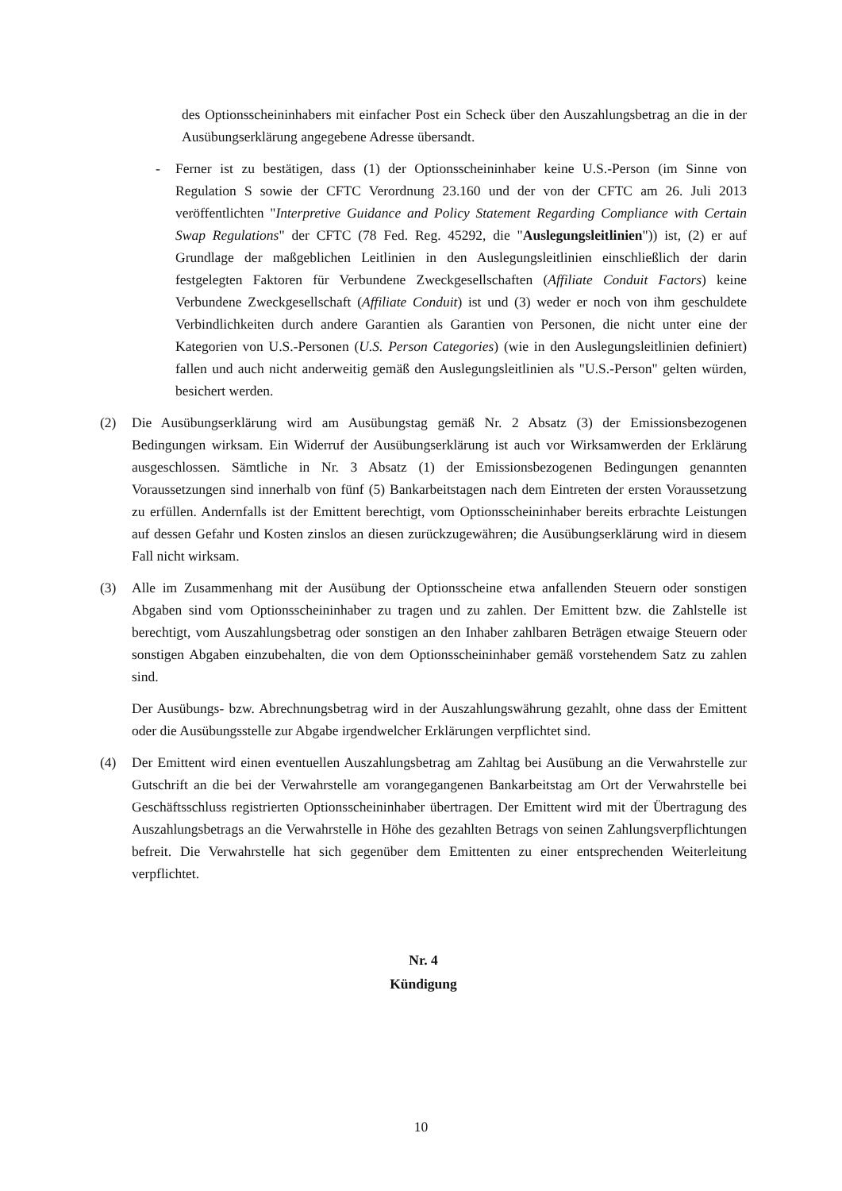des Optionsscheininhabers mit einfacher Post ein Scheck über den Auszahlungsbetrag an die in der Ausübungserklärung angegebene Adresse übersandt.
- Ferner ist zu bestätigen, dass (1) der Optionsscheininhaber keine U.S.-Person (im Sinne von Regulation S sowie der CFTC Verordnung 23.160 und der von der CFTC am 26. Juli 2013 veröffentlichten "Interpretive Guidance and Policy Statement Regarding Compliance with Certain Swap Regulations" der CFTC (78 Fed. Reg. 45292, die "Auslegungsleitlinien")) ist, (2) er auf Grundlage der maßgeblichen Leitlinien in den Auslegungsleitlinien einschließlich der darin festgelegten Faktoren für Verbundene Zweckgesellschaften (Affiliate Conduit Factors) keine Verbundene Zweckgesellschaft (Affiliate Conduit) ist und (3) weder er noch von ihm geschuldete Verbindlichkeiten durch andere Garantien als Garantien von Personen, die nicht unter eine der Kategorien von U.S.-Personen (U.S. Person Categories) (wie in den Auslegungsleitlinien definiert) fallen und auch nicht anderweitig gemäß den Auslegungsleitlinien als "U.S.-Person" gelten würden, besichert werden.
(2) Die Ausübungserklärung wird am Ausübungstag gemäß Nr. 2 Absatz (3) der Emissionsbezogenen Bedingungen wirksam. Ein Widerruf der Ausübungserklärung ist auch vor Wirksamwerden der Erklärung ausgeschlossen. Sämtliche in Nr. 3 Absatz (1) der Emissionsbezogenen Bedingungen genannten Voraussetzungen sind innerhalb von fünf (5) Bankarbeitstagen nach dem Eintreten der ersten Voraussetzung zu erfüllen. Andernfalls ist der Emittent berechtigt, vom Optionsscheininhaber bereits erbrachte Leistungen auf dessen Gefahr und Kosten zinslos an diesen zurückzugewähren; die Ausübungserklärung wird in diesem Fall nicht wirksam.
(3) Alle im Zusammenhang mit der Ausübung der Optionsscheine etwa anfallenden Steuern oder sonstigen Abgaben sind vom Optionsscheininhaber zu tragen und zu zahlen. Der Emittent bzw. die Zahlstelle ist berechtigt, vom Auszahlungsbetrag oder sonstigen an den Inhaber zahlbaren Beträgen etwaige Steuern oder sonstigen Abgaben einzubehalten, die von dem Optionsscheininhaber gemäß vorstehendem Satz zu zahlen sind.
Der Ausübungs- bzw. Abrechnungsbetrag wird in der Auszahlungswährung gezahlt, ohne dass der Emittent oder die Ausübungsstelle zur Abgabe irgendwelcher Erklärungen verpflichtet sind.
(4) Der Emittent wird einen eventuellen Auszahlungsbetrag am Zahltag bei Ausübung an die Verwahrstelle zur Gutschrift an die bei der Verwahrstelle am vorangegangenen Bankarbeitstag am Ort der Verwahrstelle bei Geschäftsschluss registrierten Optionsscheininhaber übertragen. Der Emittent wird mit der Übertragung des Auszahlungsbetrags an die Verwahrstelle in Höhe des gezahlten Betrags von seinen Zahlungsverpflichtungen befreit. Die Verwahrstelle hat sich gegenüber dem Emittenten zu einer entsprechenden Weiterleitung verpflichtet.
Nr. 4
Kündigung
10